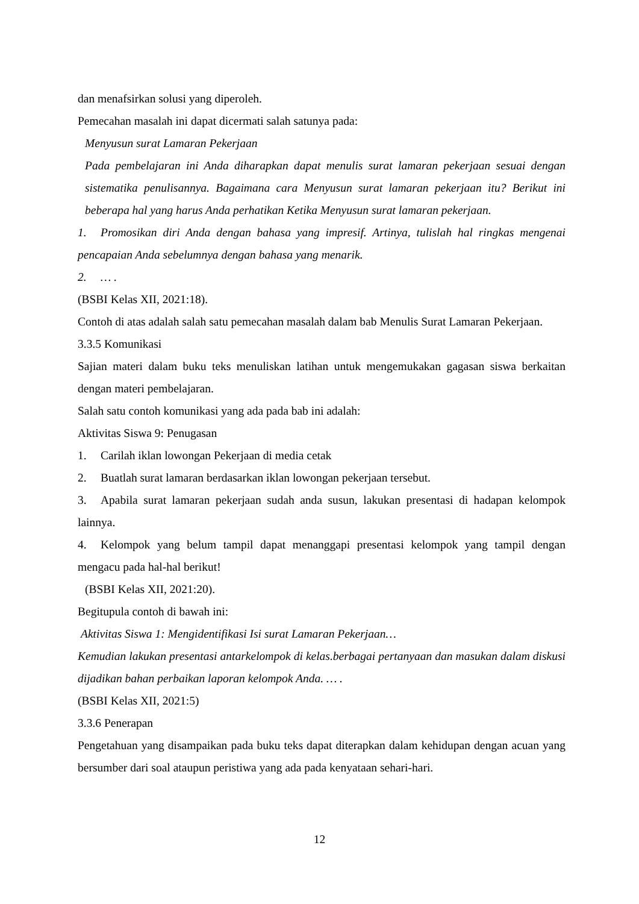dan menafsirkan solusi yang diperoleh.
Pemecahan masalah ini dapat dicermati salah satunya pada:
Menyusun surat Lamaran Pekerjaan
Pada pembelajaran ini Anda diharapkan dapat menulis surat lamaran pekerjaan sesuai dengan sistematika penulisannya. Bagaimana cara Menyusun surat lamaran pekerjaan itu? Berikut ini beberapa hal yang harus Anda perhatikan Ketika Menyusun surat lamaran pekerjaan.
1. Promosikan diri Anda dengan bahasa yang impresif. Artinya, tulislah hal ringkas mengenai pencapaian Anda sebelumnya dengan bahasa yang menarik.
2. … .
(BSBI Kelas XII, 2021:18).
Contoh di atas adalah salah satu pemecahan masalah dalam bab Menulis Surat Lamaran Pekerjaan.
3.3.5 Komunikasi
Sajian materi dalam buku teks menuliskan latihan untuk mengemukakan gagasan siswa berkaitan dengan materi pembelajaran.
Salah satu contoh komunikasi yang ada pada bab ini adalah:
Aktivitas Siswa 9: Penugasan
1. Carilah iklan lowongan Pekerjaan di media cetak
2. Buatlah surat lamaran berdasarkan iklan lowongan pekerjaan tersebut.
3. Apabila surat lamaran pekerjaan sudah anda susun, lakukan presentasi di hadapan kelompok lainnya.
4. Kelompok yang belum tampil dapat menanggapi presentasi kelompok yang tampil dengan mengacu pada hal-hal berikut!
(BSBI Kelas XII, 2021:20).
Begitupula contoh di bawah ini:
Aktivitas Siswa 1: Mengidentifikasi Isi surat Lamaran Pekerjaan…
Kemudian lakukan presentasi antarkelompok di kelas.berbagai pertanyaan dan masukan dalam diskusi dijadikan bahan perbaikan laporan kelompok Anda. … .
(BSBI Kelas XII, 2021:5)
3.3.6 Penerapan
Pengetahuan yang disampaikan pada buku teks dapat diterapkan dalam kehidupan dengan acuan yang bersumber dari soal ataupun peristiwa yang ada pada kenyataan sehari-hari.
12